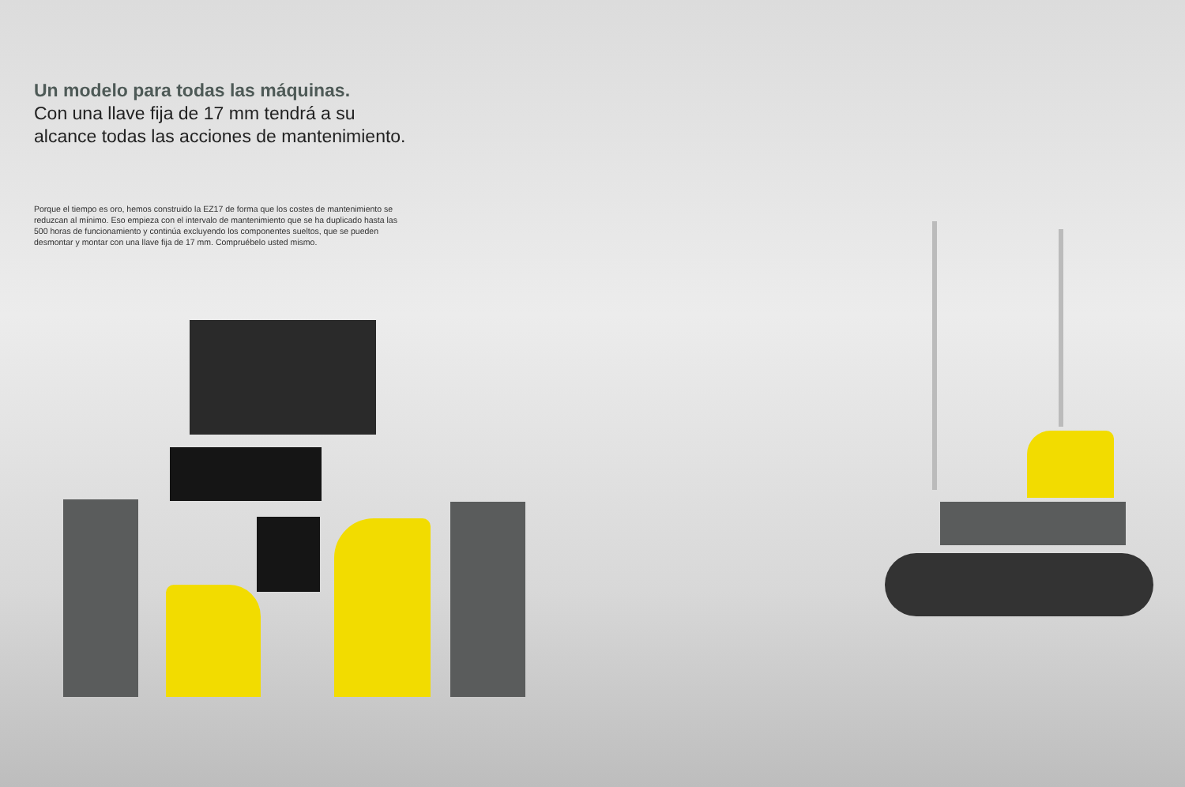Un modelo para todas las máquinas.
Con una llave fija de 17 mm tendrá a su alcance todas las acciones de mantenimiento.
Porque el tiempo es oro, hemos construido la EZ17 de forma que los costes de mantenimiento se reduzcan al mínimo. Eso empieza con el intervalo de mantenimiento que se ha duplicado hasta las 500 horas de funcionamiento y continúa excluyendo los componentes sueltos, que se pueden desmontar y montar con una llave fija de 17 mm. Compruébelo usted mismo.